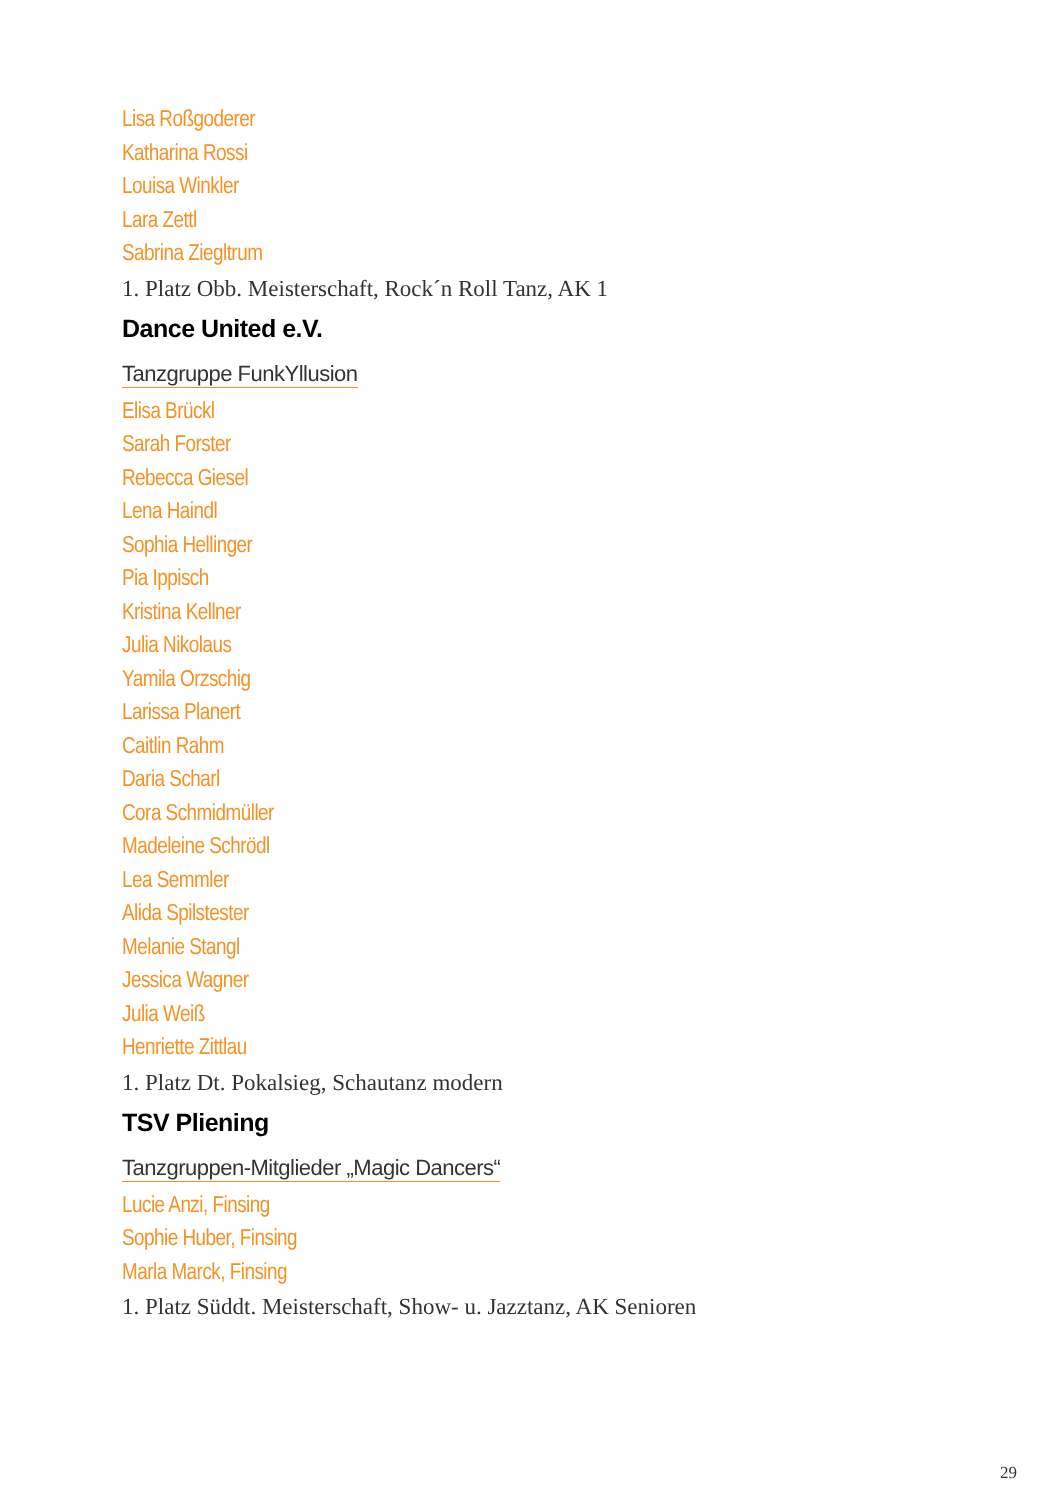Lisa Roßgoderer
Katharina Rossi
Louisa Winkler
Lara Zettl
Sabrina Ziegltrum
1. Platz Obb. Meisterschaft, Rock´n Roll Tanz, AK 1
Dance United e.V.
Tanzgruppe FunkYllusion
Elisa Brückl
Sarah Forster
Rebecca Giesel
Lena Haindl
Sophia Hellinger
Pia Ippisch
Kristina Kellner
Julia Nikolaus
Yamila Orzschig
Larissa Planert
Caitlin Rahm
Daria Scharl
Cora Schmidmüller
Madeleine Schrödl
Lea Semmler
Alida Spilstester
Melanie Stangl
Jessica Wagner
Julia Weiß
Henriette Zittlau
1. Platz Dt. Pokalsieg, Schautanz modern
TSV Pliening
Tanzgruppen-Mitglieder „Magic Dancers“
Lucie Anzi, Finsing
Sophie Huber, Finsing
Marla Marck, Finsing
1. Platz Süddt. Meisterschaft, Show- u. Jazztanz, AK Senioren
29